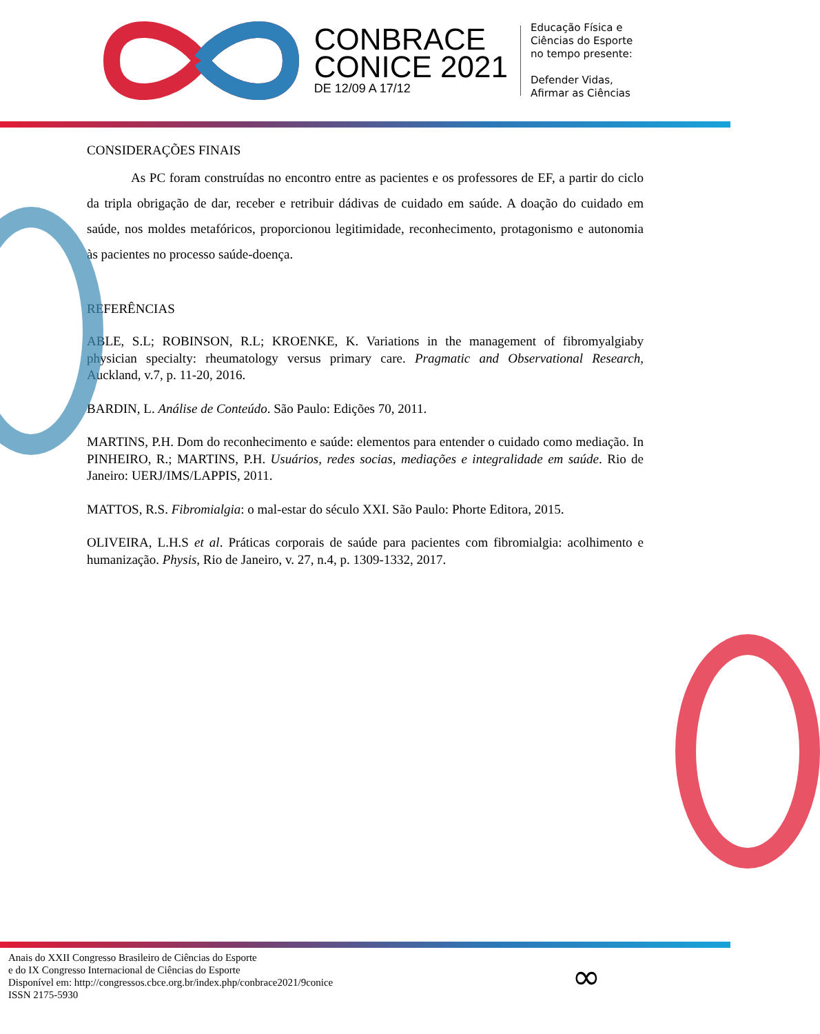CONBRACE
CONICE 2021
DE 12/09 A 17/12
Educação Física e
Ciências do Esporte
no tempo presente:
Defender Vidas,
Afirmar as Ciências
CONSIDERAÇÕES FINAIS
As PC foram construídas no encontro entre as pacientes e os professores de EF, a partir do ciclo da tripla obrigação de dar, receber e retribuir dádivas de cuidado em saúde. A doação do cuidado em saúde, nos moldes metafóricos, proporcionou legitimidade, reconhecimento, protagonismo e autonomia às pacientes no processo saúde-doença.
REFERÊNCIAS
ABLE, S.L; ROBINSON, R.L; KROENKE, K. Variations in the management of fibromyalgiaby physician specialty: rheumatology versus primary care. Pragmatic and Observational Research, Auckland, v.7, p. 11-20, 2016.
BARDIN, L. Análise de Conteúdo. São Paulo: Edições 70, 2011.
MARTINS, P.H. Dom do reconhecimento e saúde: elementos para entender o cuidado como mediação. In PINHEIRO, R.; MARTINS, P.H. Usuários, redes socias, mediações e integralidade em saúde. Rio de Janeiro: UERJ/IMS/LAPPIS, 2011.
MATTOS, R.S. Fibromialgia: o mal-estar do século XXI. São Paulo: Phorte Editora, 2015.
OLIVEIRA, L.H.S et al. Práticas corporais de saúde para pacientes com fibromialgia: acolhimento e humanização. Physis, Rio de Janeiro, v. 27, n.4, p. 1309-1332, 2017.
Anais do XXII Congresso Brasileiro de Ciências do Esporte
e do IX Congresso Internacional de Ciências do Esporte
Disponível em: http://congressos.cbce.org.br/index.php/conbrace2021/9conice
ISSN 2175-5930
∞